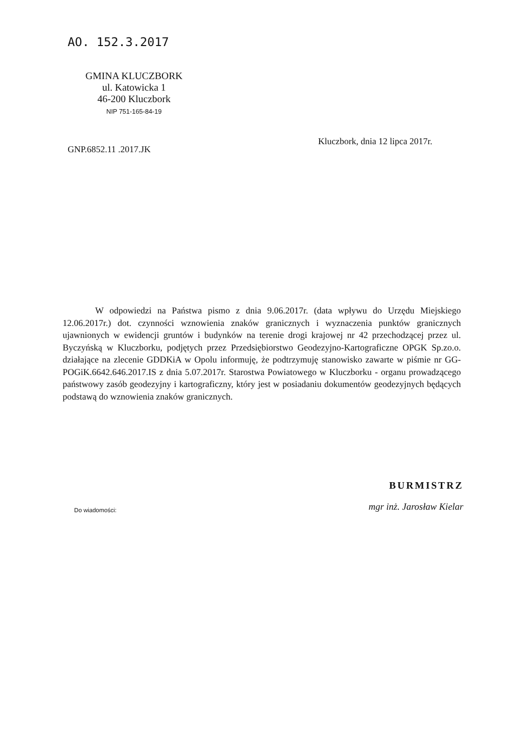AO. 152.3.2017
GMINA KLUCZBORK
ul. Katowicka 1
46-200 Kluczbork
NIP 751-165-84-19
Kluczbork, dnia 12 lipca 2017r.
GNP.6852.11 .2017.JK
W odpowiedzi na Państwa pismo z dnia 9.06.2017r. (data wpływu do Urzędu Miejskiego 12.06.2017r.) dot. czynności wznowienia znaków granicznych i wyznaczenia punktów granicznych ujawnionych w ewidencji gruntów i budynków na terenie drogi krajowej nr 42 przechodzącej przez ul. Byczyńską w Kluczborku, podjętych przez Przedsiębiorstwo Geodezyjno-Kartograficzne OPGK Sp.zo.o. działające na zlecenie GDDKiA w Opolu informuję, że podtrzymuję stanowisko zawarte w piśmie nr GG-POGiK.6642.646.2017.IS z dnia 5.07.2017r. Starostwa Powiatowego w Kluczborku - organu prowadzącego państwowy zasób geodezyjny i kartograficzny, który jest w posiadaniu dokumentów geodezyjnych będących podstawą do wznowienia znaków granicznych.
BURMISTRZ
mgr inż. Jarosław Kielar
Do wiadomości: